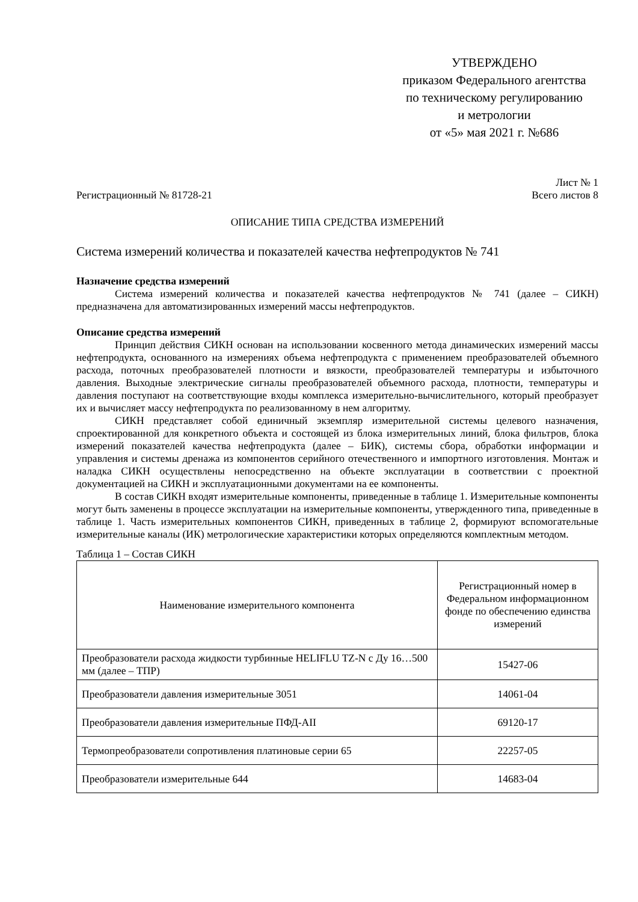УТВЕРЖДЕНО
приказом Федерального агентства
по техническому регулированию
и метрологии
от «5» мая 2021 г. №686
Лист № 1
Регистрационный № 81728-21 Всего листов 8
ОПИСАНИЕ ТИПА СРЕДСТВА ИЗМЕРЕНИЙ
Система измерений количества и показателей качества нефтепродуктов № 741
Назначение средства измерений
Система измерений количества и показателей качества нефтепродуктов № 741 (далее – СИКН) предназначена для автоматизированных измерений массы нефтепродуктов.
Описание средства измерений
Принцип действия СИКН основан на использовании косвенного метода динамических измерений массы нефтепродукта, основанного на измерениях объема нефтепродукта с применением преобразователей объемного расхода, поточных преобразователей плотности и вязкости, преобразователей температуры и избыточного давления. Выходные электрические сигналы преобразователей объемного расхода, плотности, температуры и давления поступают на соответствующие входы комплекса измерительно-вычислительного, который преобразует их и вычисляет массу нефтепродукта по реализованному в нем алгоритму.
СИКН представляет собой единичный экземпляр измерительной системы целевого назначения, спроектированной для конкретного объекта и состоящей из блока измерительных линий, блока фильтров, блока измерений показателей качества нефтепродукта (далее – БИК), системы сбора, обработки информации и управления и системы дренажа из компонентов серийного отечественного и импортного изготовления. Монтаж и наладка СИКН осуществлены непосредственно на объекте эксплуатации в соответствии с проектной документацией на СИКН и эксплуатационными документами на ее компоненты.
В состав СИКН входят измерительные компоненты, приведенные в таблице 1. Измерительные компоненты могут быть заменены в процессе эксплуатации на измерительные компоненты, утвержденного типа, приведенные в таблице 1. Часть измерительных компонентов СИКН, приведенных в таблице 2, формируют вспомогательные измерительные каналы (ИК) метрологические характеристики которых определяются комплектным методом.
Таблица 1 – Состав СИКН
| Наименование измерительного компонента | Регистрационный номер в Федеральном информационном фонде по обеспечению единства измерений |
| --- | --- |
| Преобразователи расхода жидкости турбинные HELIFLU TZ-N с Ду 16…500 мм (далее – ТПР) | 15427-06 |
| Преобразователи давления измерительные 3051 | 14061-04 |
| Преобразователи давления измерительные ПФД-АII | 69120-17 |
| Термопреобразователи сопротивления платиновые серии 65 | 22257-05 |
| Преобразователи измерительные 644 | 14683-04 |